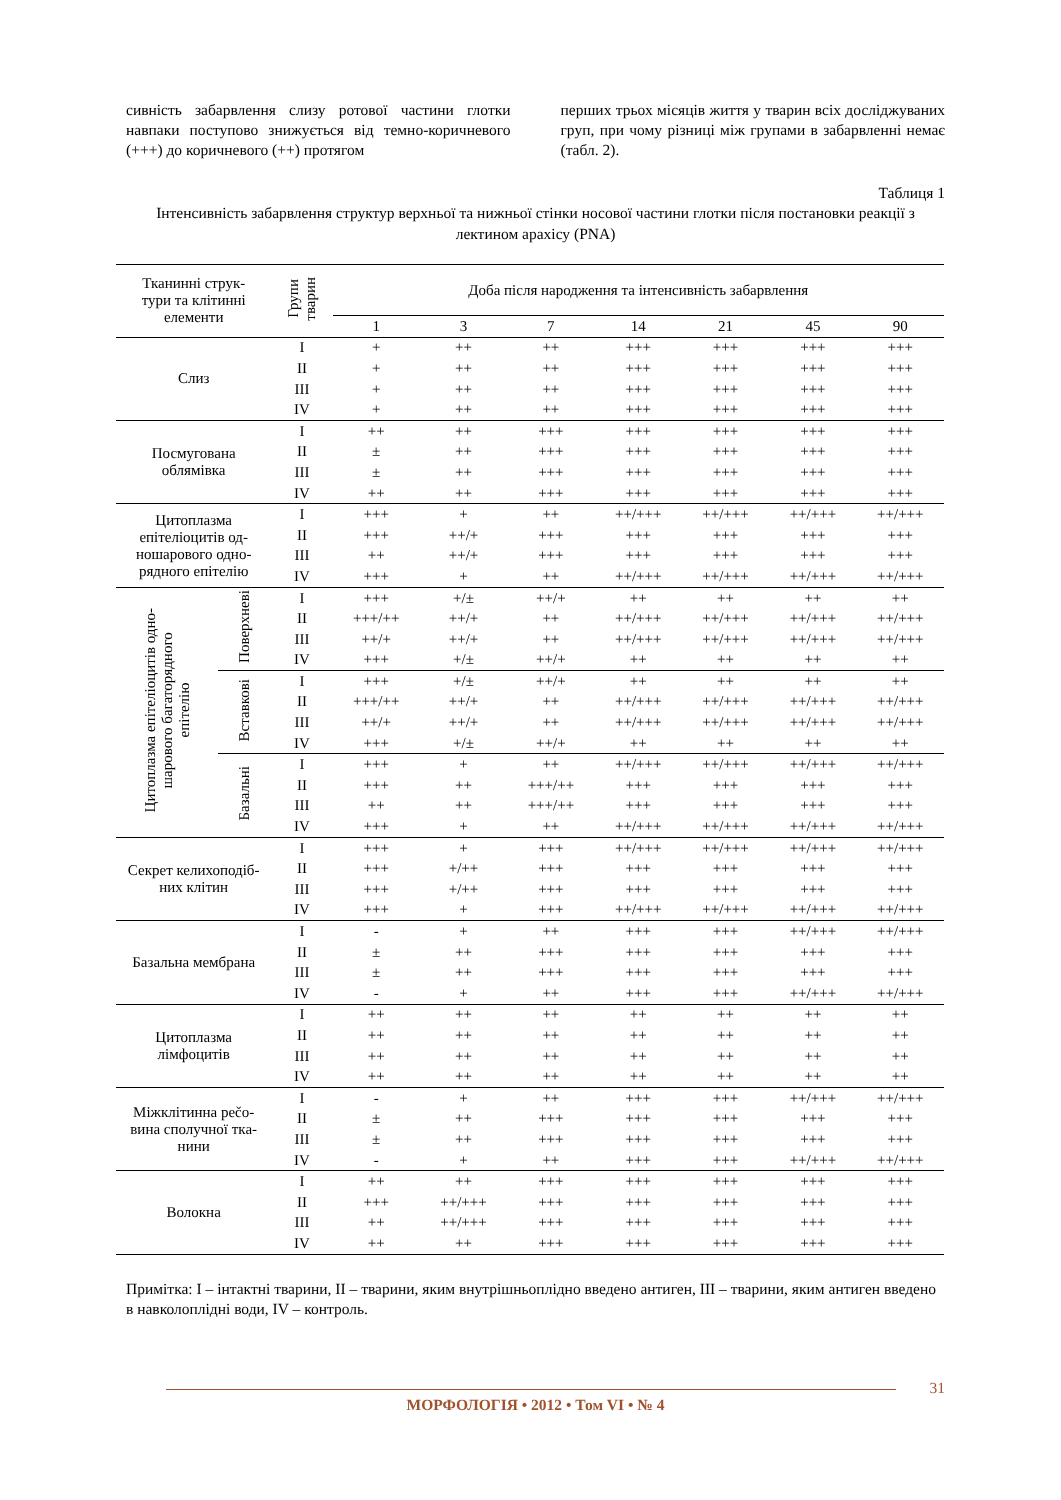сивність забарвлення слизу ротової частини глотки навпаки поступово знижується від темно-коричневого (+++) до коричневого (++) протягом
перших трьох місяців життя у тварин всіх досліджуваних груп, при чому різниці між групами в забарвленні немає (табл. 2).
Таблиця 1
Інтенсивність забарвлення структур верхньої та нижньої стінки носової частини глотки після постановки реакції з лектином арахісу (PNA)
| Тканинні струк- тури та клітинні елементи | | Групи тварин | Доба після народження та інтенсивність забарвлення | | | | | | |
| --- | --- | --- | --- | --- | --- | --- | --- | --- | --- |
| | | | 1 | 3 | 7 | 14 | 21 | 45 | 90 |
| Слиз | | I | + | ++ | ++ | +++ | +++ | +++ | +++ |
| | | II | + | ++ | ++ | +++ | +++ | +++ | +++ |
| | | III | + | ++ | ++ | +++ | +++ | +++ | +++ |
| | | IV | + | ++ | ++ | +++ | +++ | +++ | +++ |
| Посмугована облямівка | | I | ++ | ++ | +++ | +++ | +++ | +++ | +++ |
| | | II | ± | ++ | +++ | +++ | +++ | +++ | +++ |
| | | III | ± | ++ | +++ | +++ | +++ | +++ | +++ |
| | | IV | ++ | ++ | +++ | +++ | +++ | +++ | +++ |
| Цитоплазма епітеліоцитів од- ношарового одно- рядного епітелію | | I | +++ | + | ++ | ++/+++ | ++/+++ | ++/+++ | ++/+++ |
| | | II | +++ | ++/+ | +++ | +++ | +++ | +++ | +++ |
| | | III | ++ | ++/+ | +++ | +++ | +++ | +++ | +++ |
| | | IV | +++ | + | ++ | ++/+++ | ++/+++ | ++/+++ | ++/+++ |
| Цитоплазма епітеліоцитів одно- шарового багаторядного епітелію | Поверхневі | I | +++ | +/± | ++/+ | ++ | ++ | ++ | ++ |
| | | II | +++/++ | ++/+ | ++ | ++/+++ | ++/+++ | ++/+++ | ++/+++ |
| | | III | ++/+ | ++/+ | ++ | ++/+++ | ++/+++ | ++/+++ | ++/+++ |
| | | IV | +++ | +/± | ++/+ | ++ | ++ | ++ | ++ |
| | Вставкові | I | +++ | +/± | ++/+ | ++ | ++ | ++ | ++ |
| | | II | +++/++ | ++/+ | ++ | ++/+++ | ++/+++ | ++/+++ | ++/+++ |
| | | III | ++/+ | ++/+ | ++ | ++/+++ | ++/+++ | ++/+++ | ++/+++ |
| | | IV | +++ | +/± | ++/+ | ++ | ++ | ++ | ++ |
| | Базальні | I | +++ | + | ++ | ++/+++ | ++/+++ | ++/+++ | ++/+++ |
| | | II | +++ | ++ | +++/++ | +++ | +++ | +++ | +++ |
| | | III | ++ | ++ | +++/++ | +++ | +++ | +++ | +++ |
| | | IV | +++ | + | ++ | ++/+++ | ++/+++ | ++/+++ | ++/+++ |
| Секрет келихоподіб- них клітин | | I | +++ | + | +++ | ++/+++ | ++/+++ | ++/+++ | ++/+++ |
| | | II | +++ | +/++ | +++ | +++ | +++ | +++ | +++ |
| | | III | +++ | +/++ | +++ | +++ | +++ | +++ | +++ |
| | | IV | +++ | + | +++ | ++/+++ | ++/+++ | ++/+++ | ++/+++ |
| Базальна мембрана | | I | - | + | ++ | +++ | +++ | ++/+++ | ++/+++ |
| | | II | ± | ++ | +++ | +++ | +++ | +++ | +++ |
| | | III | ± | ++ | +++ | +++ | +++ | +++ | +++ |
| | | IV | - | + | ++ | +++ | +++ | ++/+++ | ++/+++ |
| Цитоплазма лімфоцитів | | I | ++ | ++ | ++ | ++ | ++ | ++ | ++ |
| | | II | ++ | ++ | ++ | ++ | ++ | ++ | ++ |
| | | III | ++ | ++ | ++ | ++ | ++ | ++ | ++ |
| | | IV | ++ | ++ | ++ | ++ | ++ | ++ | ++ |
| Міжклітинна рečo- вина сполучної тка- нини | | I | - | + | ++ | +++ | +++ | ++/+++ | ++/+++ |
| | | II | ± | ++ | +++ | +++ | +++ | +++ | +++ |
| | | III | ± | ++ | +++ | +++ | +++ | +++ | +++ |
| | | IV | - | + | ++ | +++ | +++ | ++/+++ | ++/+++ |
| Волокна | | I | ++ | ++ | +++ | +++ | +++ | +++ | +++ |
| | | II | +++ | ++/+++ | +++ | +++ | +++ | +++ | +++ |
| | | III | ++ | ++/+++ | +++ | +++ | +++ | +++ | +++ |
| | | IV | ++ | ++ | +++ | +++ | +++ | +++ | +++ |
Примітка: I – інтактні тварини, II – тварини, яким внутрішньоплідно введено антиген, III – тварини, яким антиген введено в навколоплідні води, IV – контроль.
31
МОРФОЛОГІЯ • 2012 • Том VI • № 4